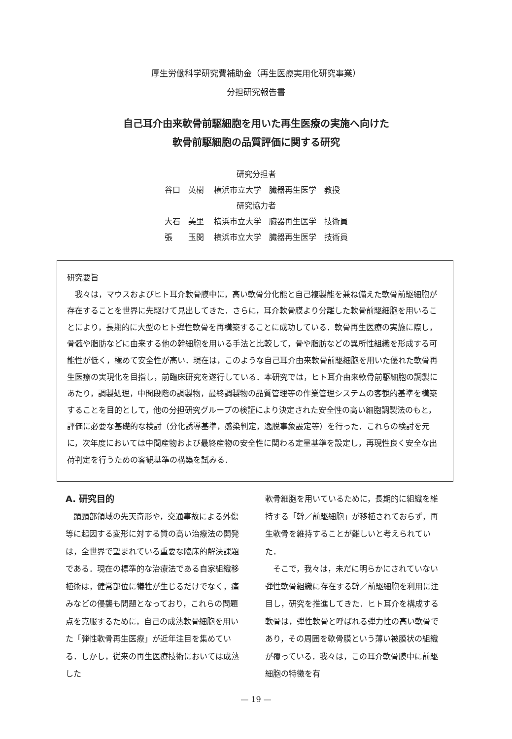厚生労働科学研究費補助金（再生医療実用化研究事業）
分担研究報告書
自己耳介由来軟骨前駆細胞を用いた再生医療の実施へ向けた
軟骨前駆細胞の品質評価に関する研究
研究分担者
| 谷口 英樹 | 横浜市立大学 臓器再生医学 教授 |
| 研究協力者 | |
| 大石 美里 | 横浜市立大学 臓器再生医学 技術員 |
| 張 玉閔 | 横浜市立大学 臓器再生医学 技術員 |
研究要旨
我々は，マウスおよびヒト耳介軟骨膜中に，高い軟骨分化能と自己複製能を兼ね備えた軟骨前駆細胞が存在することを世界に先駆けて見出してきた．さらに，耳介軟骨膜より分離した軟骨前駆細胞を用いることにより，長期的に大型のヒト弾性軟骨を再構築することに成功している．軟骨再生医療の実施に際し，骨髄や脂肪などに由来する他の幹細胞を用いる手法と比較して，骨や脂肪などの異所性組織を形成する可能性が低く，極めて安全性が高い．現在は，このような自己耳介由来軟骨前駆細胞を用いた優れた軟骨再生医療の実現化を目指し，前臨床研究を遂行している．本研究では，ヒト耳介由来軟骨前駆細胞の調製にあたり，調製処理，中間段階の調製物，最終調製物の品質管理等の作業管理システムの客観的基準を構築することを目的として，他の分担研究グループの検証により決定された安全性の高い細胞調製法のもと，評価に必要な基礎的な検討（分化誘導基準，感染判定，逸脱事象設定等）を行った．これらの検討を元に，次年度においては中間産物および最終産物の安全性に関わる定量基準を設定し，再現性良く安全な出荷判定を行うための客観基準の構築を試みる．
A. 研究目的
　頭頸部領域の先天奇形や，交通事故による外傷等に起因する変形に対する質の高い治療法の開発は，全世界で望まれている重要な臨床的解決課題である．現在の標準的な治療法である自家組織移植術は，健常部位に犠牲が生じるだけでなく，痛みなどの侵襲も問題となっており，これらの問題点を克服するために，自己の成熟軟骨細胞を用いた「弾性軟骨再生医療」が近年注目を集めている．しかし，従来の再生医療技術においては成熟した
軟骨細胞を用いているために，長期的に組織を維持する「幹／前駆細胞」が移植されておらず，再生軟骨を維持することが難しいと考えられていた．
　そこで，我々は，未だに明らかにされていない弾性軟骨組織に存在する幹／前駆細胞を利用に注目し，研究を推進してきた．ヒト耳介を構成する軟骨は，弾性軟骨と呼ばれる弾力性の高い軟骨であり，その周囲を軟骨膜という薄い被膜状の組織が覆っている．我々は，この耳介軟骨膜中に前駆細胞の特徴を有
— 19 —